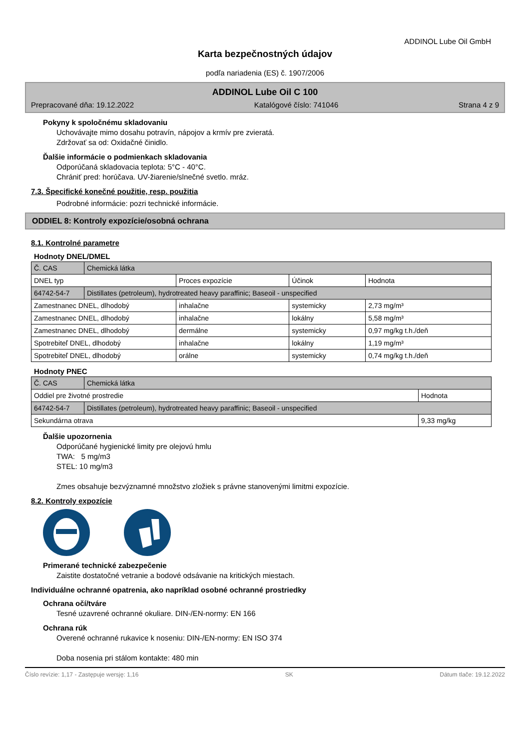ADDINOL Lube Oil GmbH
Karta bezpečnostných údajov
podľa nariadenia (ES) č. 1907/2006
ADDINOL Lube Oil C 100
Prepracované dňa: 19.12.2022 Katalógové číslo: 741046 Strana 4 z 9
Pokyny k spoločnému skladovaniu
Uchovávajte mimo dosahu potravín, nápojov a krmív pre zvieratá.
Zdržovať sa od: Oxidačné činidlo.
Ďalšie informácie o podmienkach skladovania
Odporúčaná skladovacia teplota: 5°C - 40°C.
Chrániť pred: horúčava. UV-žiarenie/slnečné svetlo. mráz.
7.3. Špecifické konečné použitie, resp. použitia
Podrobné informácie: pozri technické informácie.
ODDIEL 8: Kontroly expozície/osobná ochrana
8.1. Kontrolné parametre
Hodnoty DNEL/DMEL
| Č. CAS | Chemická látka | | | |
| DNEL typ | | Proces expozície | Účinok | Hodnota |
| 64742-54-7 | Distillates (petroleum), hydrotreated heavy paraffinic; Baseoil - unspecified | | | |
| Zamestnanec DNEL, dlhodobý | | inhalačne | systemicky | 2,73 mg/m³ |
| Zamestnanec DNEL, dlhodobý | | inhalačne | lokálny | 5,58 mg/m³ |
| Zamestnanec DNEL, dlhodobý | | dermálne | systemicky | 0,97 mg/kg t.h./deň |
| Spotrebiteľ DNEL, dlhodobý | | inhalačne | lokálny | 1,19 mg/m³ |
| Spotrebiteľ DNEL, dlhodobý | | orálne | systemicky | 0,74 mg/kg t.h./deň |
Hodnoty PNEC
| Č. CAS | Chemická látka | |
| Oddiel pre životné prostredie | | Hodnota |
| 64742-54-7 | Distillates (petroleum), hydrotreated heavy paraffinic; Baseoil - unspecified | |
| Sekundárna otrava | | 9,33 mg/kg |
Ďalšie upozornenia
Odporúčané hygienické limity pre olejovú hmlu
TWA: 5 mg/m3
STEL: 10 mg/m3
Zmes obsahuje bezvýznamné množstvo zložiek s právne stanovenými limitmi expozície.
8.2. Kontroly expozície
Primerané technické zabezpečenie
Zaistite dostatočné vetranie a bodové odsávanie na kritických miestach.
Individuálne ochranné opatrenia, ako napríklad osobné ochranné prostriedky
Ochrana očí/tváre
Tesné uzavrené ochranné okuliare. DIN-/EN-normy: EN 166
Ochrana rúk
Overené ochranné rukavice k noseniu: DIN-/EN-normy: EN ISO 374
Doba nosenia pri stálom kontakte: 480 min
Číslo revízie: 1,17 - Zastępuje wersję: 1,16 SK Dátum tlače: 19.12.2022